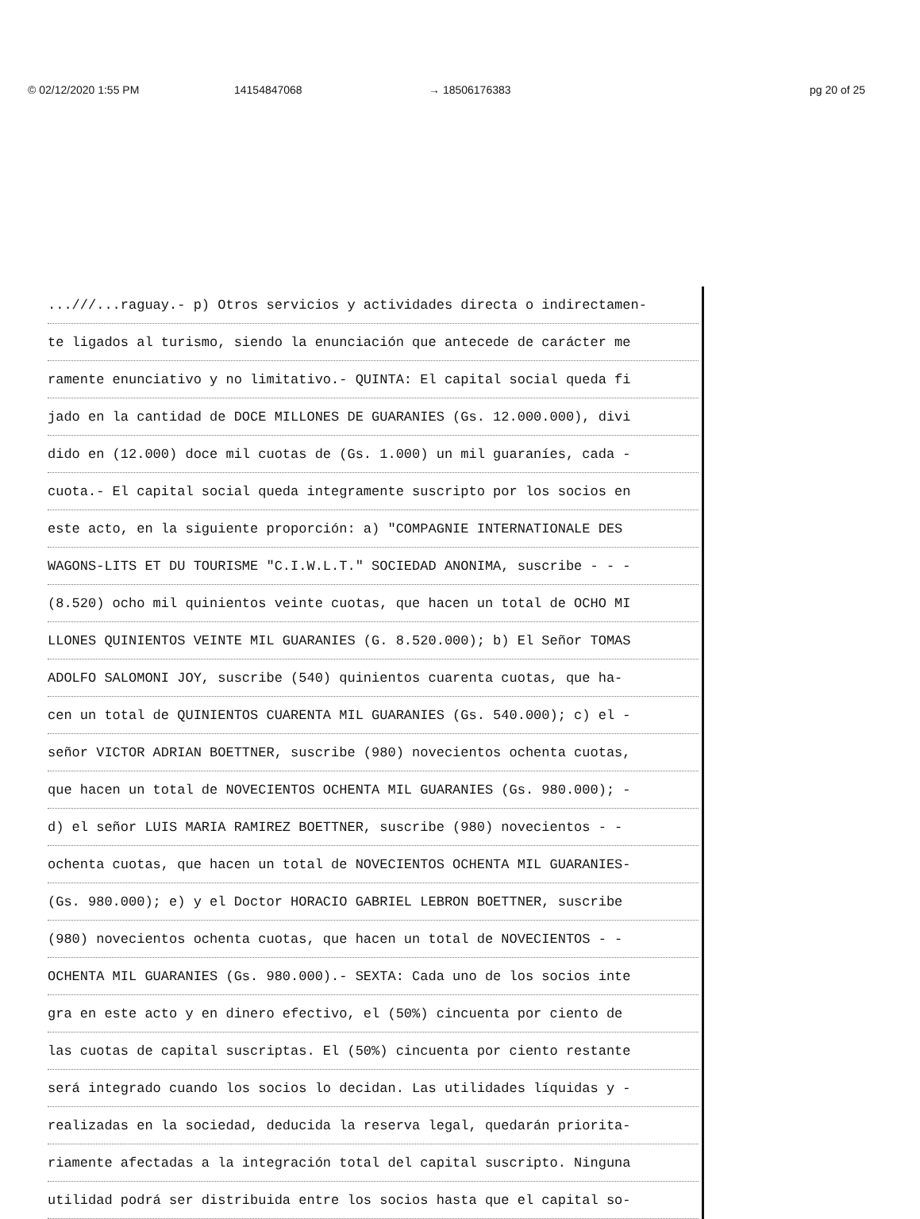© 02/12/2020 1:55 PM 14154847068 → 18506176383 pg 20 of 25
...///...raguay.- p) Otros servicios y actividades directa o indirectamen-
te ligados al turismo, siendo la enunciación que antecede de carácter me
ramente enunciativo y no limitativo.- QUINTA: El capital social queda fi
jado en la cantidad de DOCE MILLONES DE GUARANIES (Gs. 12.000.000), divi
dido en (12.000) doce mil cuotas de (Gs. 1.000) un mil guaraníes, cada -
cuota.- El capital social queda integramente suscripto por los socios en
este acto, en la siguiente proporción: a) "COMPAGNIE INTERNATIONALE DES
WAGONS-LITS ET DU TOURISME "C.I.W.L.T." SOCIEDAD ANONIMA, suscribe - - -
(8.520) ocho mil quinientos veinte cuotas, que hacen un total de OCHO MI
LLONES QUINIENTOS VEINTE MIL GUARANIES (G. 8.520.000); b) El Señor TOMAS
ADOLFO SALOMONI JOY, suscribe (540) quinientos cuarenta cuotas, que ha-
cen un total de QUINIENTOS CUARENTA MIL GUARANIES (Gs. 540.000); c) el -
señor VICTOR ADRIAN BOETTNER, suscribe (980) novecientos ochenta cuotas,
que hacen un total de NOVECIENTOS OCHENTA MIL GUARANIES (Gs. 980.000); -
d) el señor LUIS MARIA RAMIREZ BOETTNER, suscribe (980) novecientos - -
ochenta cuotas, que hacen un total de NOVECIENTOS OCHENTA MIL GUARANIES-
(Gs. 980.000); e) y el Doctor HORACIO GABRIEL LEBRON BOETTNER, suscribe
(980) novecientos ochenta cuotas, que hacen un total de NOVECIENTOS - -
OCHENTA MIL GUARANIES (Gs. 980.000).- SEXTA: Cada uno de los socios inte
gra en este acto y en dinero efectivo, el (50%) cincuenta por ciento de
las cuotas de capital suscriptas. El (50%) cincuenta por ciento restante
será integrado cuando los socios lo decidan. Las utilidades líquidas y -
realizadas en la sociedad, deducida la reserva legal, quedarán priorita-
riamente afectadas a la integración total del capital suscripto. Ninguna
utilidad podrá ser distribuida entre los socios hasta que el capital so-